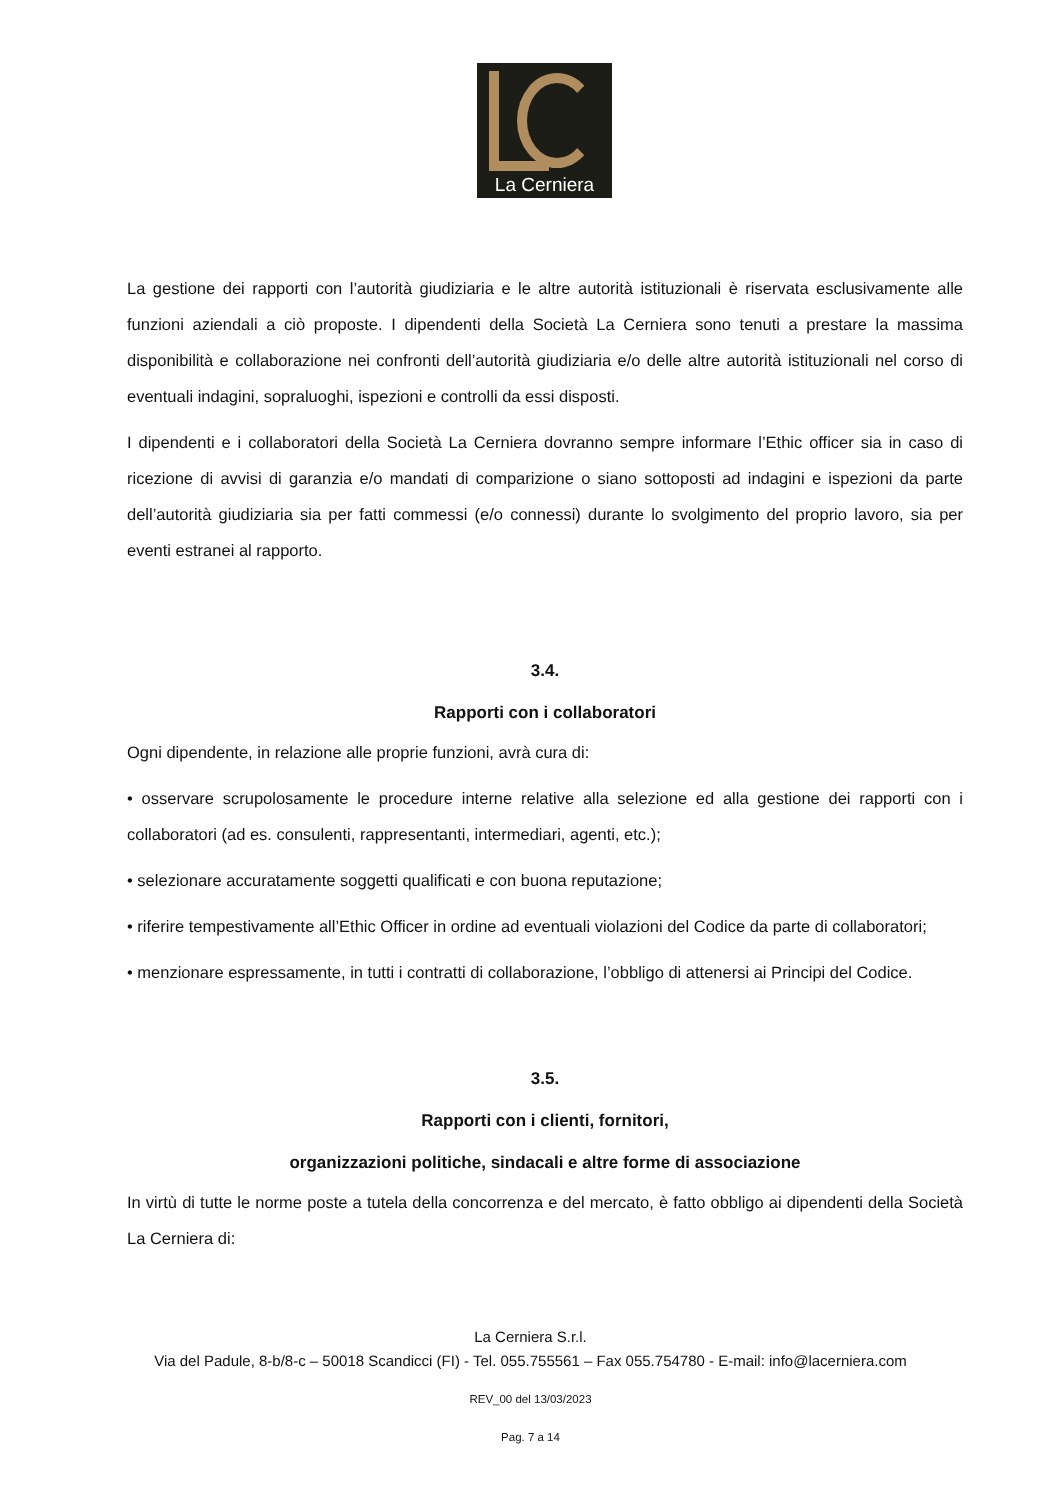La Cerniera
La gestione dei rapporti con l’autorità giudiziaria e le altre autorità istituzionali è riservata esclusivamente alle funzioni aziendali a ciò proposte. I dipendenti della Società La Cerniera sono tenuti a prestare la massima disponibilità e collaborazione nei confronti dell’autorità giudiziaria e/o delle altre autorità istituzionali nel corso di eventuali indagini, sopraluoghi, ispezioni e controlli da essi disposti.
I dipendenti e i collaboratori della Società La Cerniera dovranno sempre informare l’Ethic officer sia in caso di ricezione di avvisi di garanzia e/o mandati di comparizione o siano sottoposti ad indagini e ispezioni da parte dell’autorità giudiziaria sia per fatti commessi (e/o connessi) durante lo svolgimento del proprio lavoro, sia per eventi estranei al rapporto.
3.4.
Rapporti con i collaboratori
Ogni dipendente, in relazione alle proprie funzioni, avrà cura di:
• osservare scrupolosamente le procedure interne relative alla selezione ed alla gestione dei rapporti con i collaboratori (ad es. consulenti, rappresentanti, intermediari, agenti, etc.);
• selezionare accuratamente soggetti qualificati e con buona reputazione;
• riferire tempestivamente all’Ethic Officer in ordine ad eventuali violazioni del Codice da parte di collaboratori;
• menzionare espressamente, in tutti i contratti di collaborazione, l’obbligo di attenersi ai Principi del Codice.
3.5.
Rapporti con i clienti, fornitori,
organizzazioni politiche, sindacali e altre forme di associazione
In virtù di tutte le norme poste a tutela della concorrenza e del mercato, è fatto obbligo ai dipendenti della Società La Cerniera di:
La Cerniera S.r.l.
Via del Padule, 8-b/8-c – 50018 Scandicci (FI) - Tel. 055.755561 – Fax 055.754780 - E-mail: info@lacerniera.com
REV_00 del 13/03/2023
Pag. 7 a 14